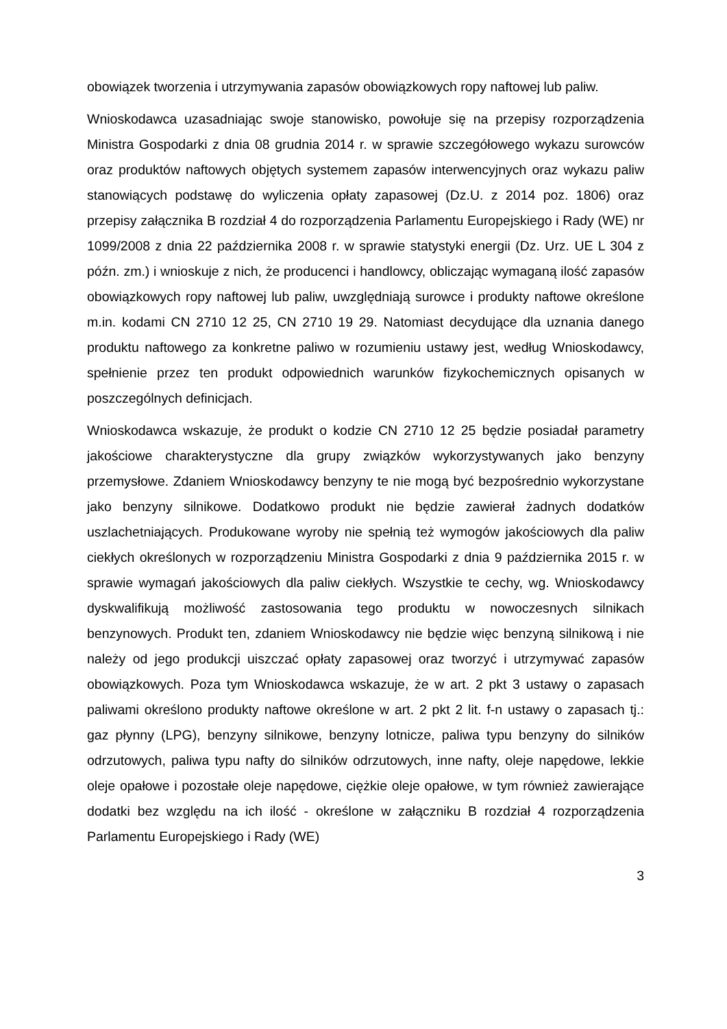obowiązek tworzenia i utrzymywania zapasów obowiązkowych ropy naftowej lub paliw.
Wnioskodawca uzasadniając swoje stanowisko, powołuje się na przepisy rozporządzenia Ministra Gospodarki z dnia 08 grudnia 2014 r. w sprawie szczegółowego wykazu surowców oraz produktów naftowych objętych systemem zapasów interwencyjnych oraz wykazu paliw stanowiących podstawę do wyliczenia opłaty zapasowej (Dz.U. z 2014 poz. 1806) oraz przepisy załącznika B rozdział 4 do rozporządzenia Parlamentu Europejskiego i Rady (WE) nr 1099/2008 z dnia 22 października 2008 r. w sprawie statystyki energii (Dz. Urz. UE L 304 z późn. zm.) i wnioskuje z nich, że producenci i handlowcy, obliczając wymaganą ilość zapasów obowiązkowych ropy naftowej lub paliw, uwzględniają surowce i produkty naftowe określone m.in. kodami CN 2710 12 25, CN 2710 19 29. Natomiast decydujące dla uznania danego produktu naftowego za konkretne paliwo w rozumieniu ustawy jest, według Wnioskodawcy, spełnienie przez ten produkt odpowiednich warunków fizykochemicznych opisanych w poszczególnych definicjach.
Wnioskodawca wskazuje, że produkt o kodzie CN 2710 12 25 będzie posiadał parametry jakościowe charakterystyczne dla grupy związków wykorzystywanych jako benzyny przemysłowe. Zdaniem Wnioskodawcy benzyny te nie mogą być bezpośrednio wykorzystane jako benzyny silnikowe. Dodatkowo produkt nie będzie zawierał żadnych dodatków uszlachetniających. Produkowane wyroby nie spełnią też wymogów jakościowych dla paliw ciekłych określonych w rozporządzeniu Ministra Gospodarki z dnia 9 października 2015 r. w sprawie wymagań jakościowych dla paliw ciekłych. Wszystkie te cechy, wg. Wnioskodawcy dyskwalifikują możliwość zastosowania tego produktu w nowoczesnych silnikach benzynowych. Produkt ten, zdaniem Wnioskodawcy nie będzie więc benzyną silnikową i nie należy od jego produkcji uiszczać opłaty zapasowej oraz tworzyć i utrzymywać zapasów obowiązkowych. Poza tym Wnioskodawca wskazuje, że w art. 2 pkt 3 ustawy o zapasach paliwami określono produkty naftowe określone w art. 2 pkt 2 lit. f-n ustawy o zapasach tj.: gaz płynny (LPG), benzyny silnikowe, benzyny lotnicze, paliwa typu benzyny do silników odrzutowych, paliwa typu nafty do silników odrzutowych, inne nafty, oleje napędowe, lekkie oleje opałowe i pozostałe oleje napędowe, ciężkie oleje opałowe, w tym również zawierające dodatki bez względu na ich ilość - określone w załączniku B rozdział 4 rozporządzenia Parlamentu Europejskiego i Rady (WE)
3